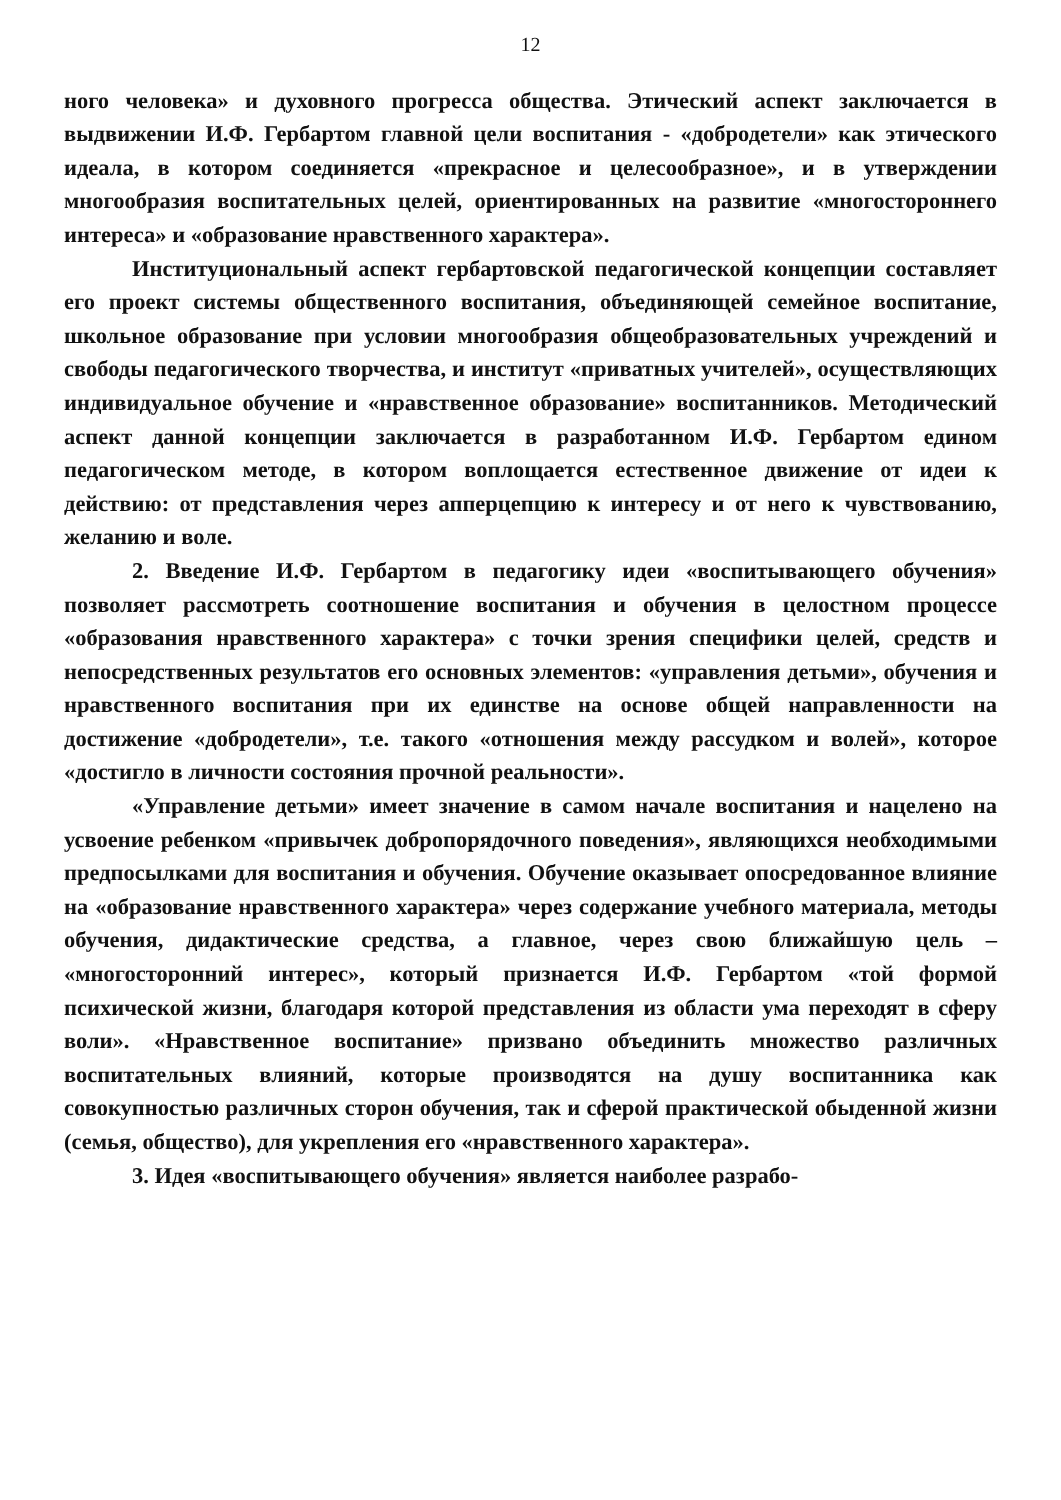12
ного человека» и духовного прогресса общества. Этический аспект заключается в выдвижении И.Ф. Гербартом главной цели воспитания - «добродетели» как этического идеала, в котором соединяется «прекрасное и целесообразное», и в утверждении многообразия воспитательных целей, ориентированных на развитие «многостороннего интереса» и «образование нравственного характера».
Институциональный аспект гербартовской педагогической концепции составляет его проект системы общественного воспитания, объединяющей семейное воспитание, школьное образование при условии многообразия общеобразовательных учреждений и свободы педагогического творчества, и институт «приватных учителей», осуществляющих индивидуальное обучение и «нравственное образование» воспитанников. Методический аспект данной концепции заключается в разработанном И.Ф. Гербартом едином педагогическом методе, в котором воплощается естественное движение от идеи к действию: от представления через апперцепцию к интересу и от него к чувствованию, желанию и воле.
2. Введение И.Ф. Гербартом в педагогику идеи «воспитывающего обучения» позволяет рассмотреть соотношение воспитания и обучения в целостном процессе «образования нравственного характера» с точки зрения специфики целей, средств и непосредственных результатов его основных элементов: «управления детьми», обучения и нравственного воспитания при их единстве на основе общей направленности на достижение «добродетели», т.е. такого «отношения между рассудком и волей», которое «достигло в личности состояния прочной реальности».
«Управление детьми» имеет значение в самом начале воспитания и нацелено на усвоение ребенком «привычек добропорядочного поведения», являющихся необходимыми предпосылками для воспитания и обучения. Обучение оказывает опосредованное влияние на «образование нравственного характера» через содержание учебного материала, методы обучения, дидактические средства, а главное, через свою ближайшую цель – «многосторонний интерес», который признается И.Ф. Гербартом «той формой психической жизни, благодаря которой представления из области ума переходят в сферу воли». «Нравственное воспитание» призвано объединить множество различных воспитательных влияний, которые производятся на душу воспитанника как совокупностью различных сторон обучения, так и сферой практической обыденной жизни (семья, общество), для укрепления его «нравственного характера».
3. Идея «воспитывающего обучения» является наиболее разрабо-